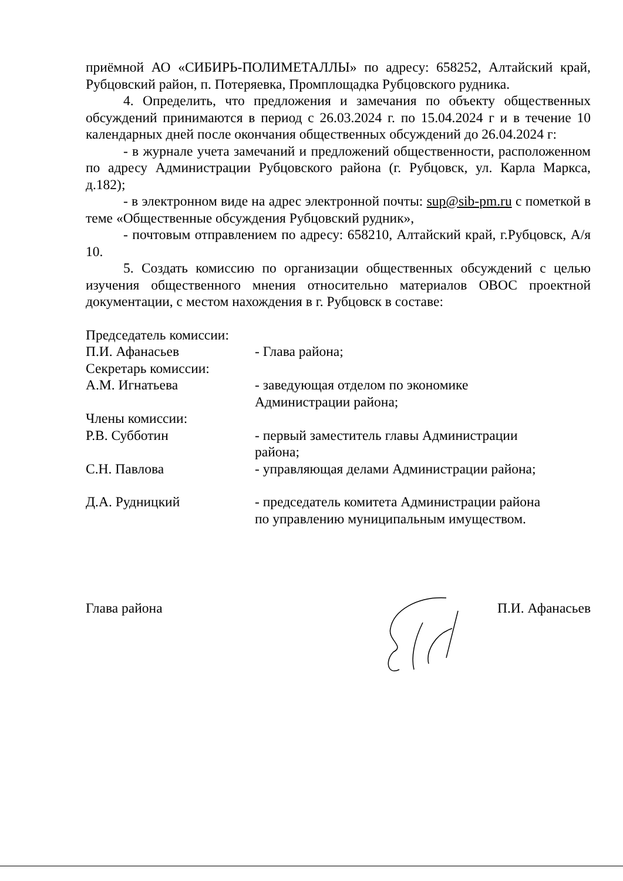приёмной АО «СИБИРЬ-ПОЛИМЕТАЛЛЫ» по адресу: 658252, Алтайский край, Рубцовский район, п. Потеряевка, Промплощадка Рубцовского рудника.
4. Определить, что предложения и замечания по объекту общественных обсуждений принимаются в период с 26.03.2024 г. по 15.04.2024 г и в течение 10 календарных дней после окончания общественных обсуждений до 26.04.2024 г:
- в журнале учета замечаний и предложений общественности, расположенном по адресу Администрации Рубцовского района (г. Рубцовск, ул. Карла Маркса, д.182);
- в электронном виде на адрес электронной почты: sup@sib-pm.ru с пометкой в теме «Общественные обсуждения Рубцовский рудник»,
- почтовым отправлением по адресу: 658210, Алтайский край, г.Рубцовск, А/я 10.
5. Создать комиссию по организации общественных обсуждений с целью изучения общественного мнения относительно материалов ОВОС проектной документации, с местом нахождения в г. Рубцовск в составе:
| Председатель комиссии: | |
| П.И. Афанасьев | - Глава района; |
| Секретарь комиссии: | |
| А.М. Игнатьева | - заведующая отделом по экономике Администрации района; |
| Члены комиссии: | |
| Р.В. Субботин | - первый заместитель главы Администрации района; |
| С.Н. Павлова | - управляющая делами Администрации района; |
| Д.А. Рудницкий | - председатель комитета Администрации района по управлению муниципальным имуществом. |
Глава района П.И. Афанасьев